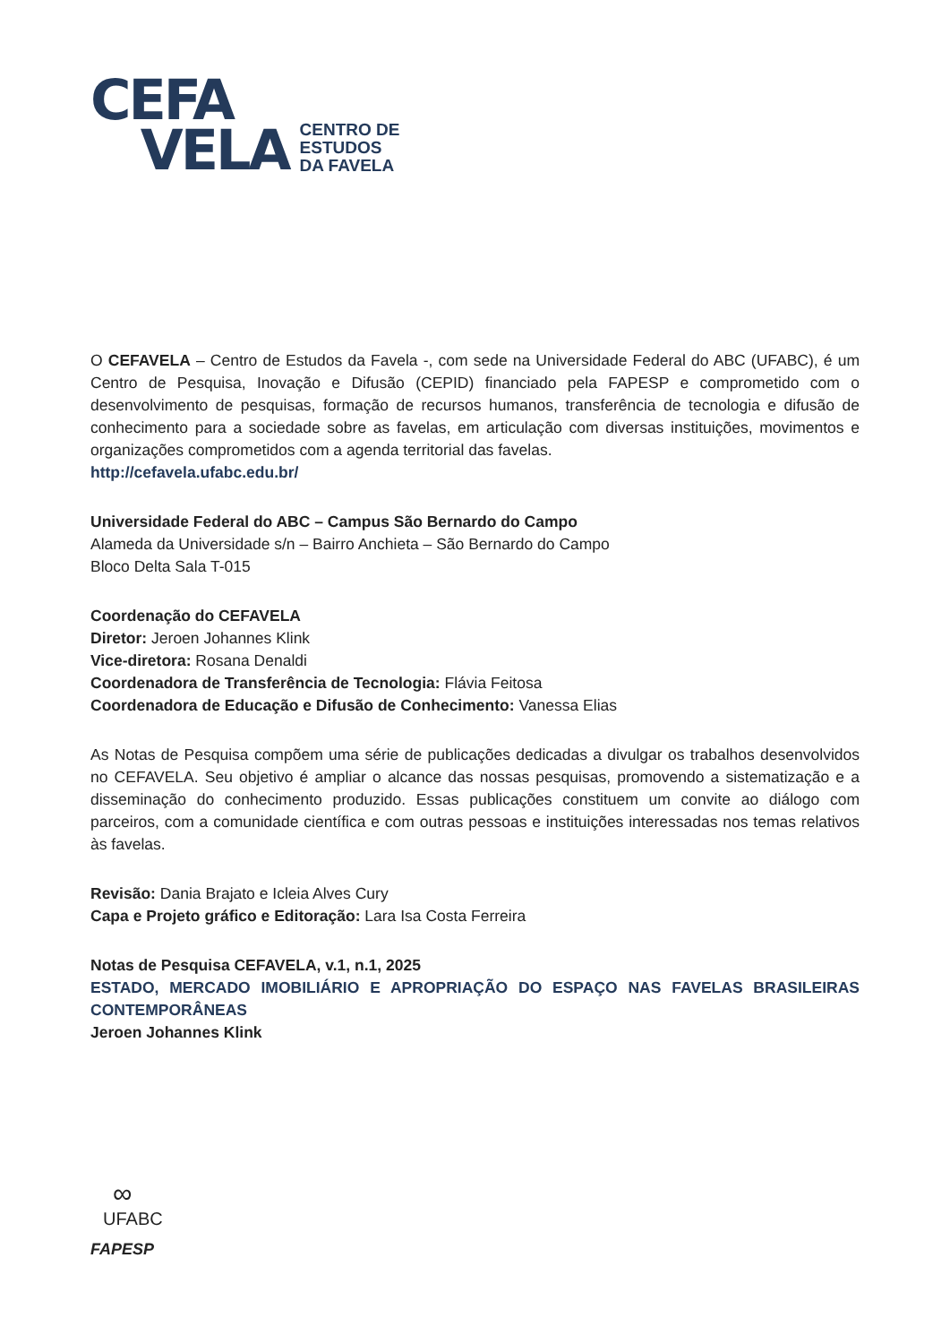CEFA
VELA
CENTRO DE
ESTUDOS
DA FAVELA
O CEFAVELA – Centro de Estudos da Favela -, com sede na Universidade Federal do ABC (UFABC), é um Centro de Pesquisa, Inovação e Difusão (CEPID) financiado pela FAPESP e comprometido com o desenvolvimento de pesquisas, formação de recursos humanos, transferência de tecnologia e difusão de conhecimento para a sociedade sobre as favelas, em articulação com diversas instituições, movimentos e organizações comprometidos com a agenda territorial das favelas.
http://cefavela.ufabc.edu.br/
Universidade Federal do ABC – Campus São Bernardo do Campo
Alameda da Universidade s/n – Bairro Anchieta – São Bernardo do Campo
Bloco Delta Sala T-015
Coordenação do CEFAVELA
Diretor: Jeroen Johannes Klink
Vice-diretora: Rosana Denaldi
Coordenadora de Transferência de Tecnologia: Flávia Feitosa
Coordenadora de Educação e Difusão de Conhecimento: Vanessa Elias
As Notas de Pesquisa compõem uma série de publicações dedicadas a divulgar os trabalhos desenvolvidos no CEFAVELA. Seu objetivo é ampliar o alcance das nossas pesquisas, promovendo a sistematização e a disseminação do conhecimento produzido. Essas publicações constituem um convite ao diálogo com parceiros, com a comunidade científica e com outras pessoas e instituições interessadas nos temas relativos às favelas.
Revisão: Dania Brajato e Icleia Alves Cury
Capa e Projeto gráfico e Editoração: Lara Isa Costa Ferreira
Notas de Pesquisa CEFAVELA, v.1, n.1, 2025
ESTADO, MERCADO IMOBILIÁRIO E APROPRIAÇÃO DO ESPAÇO NAS FAVELAS BRASILEIRAS CONTEMPORÂNEAS
Jeroen Johannes Klink
∞
UFABC
FAPESP